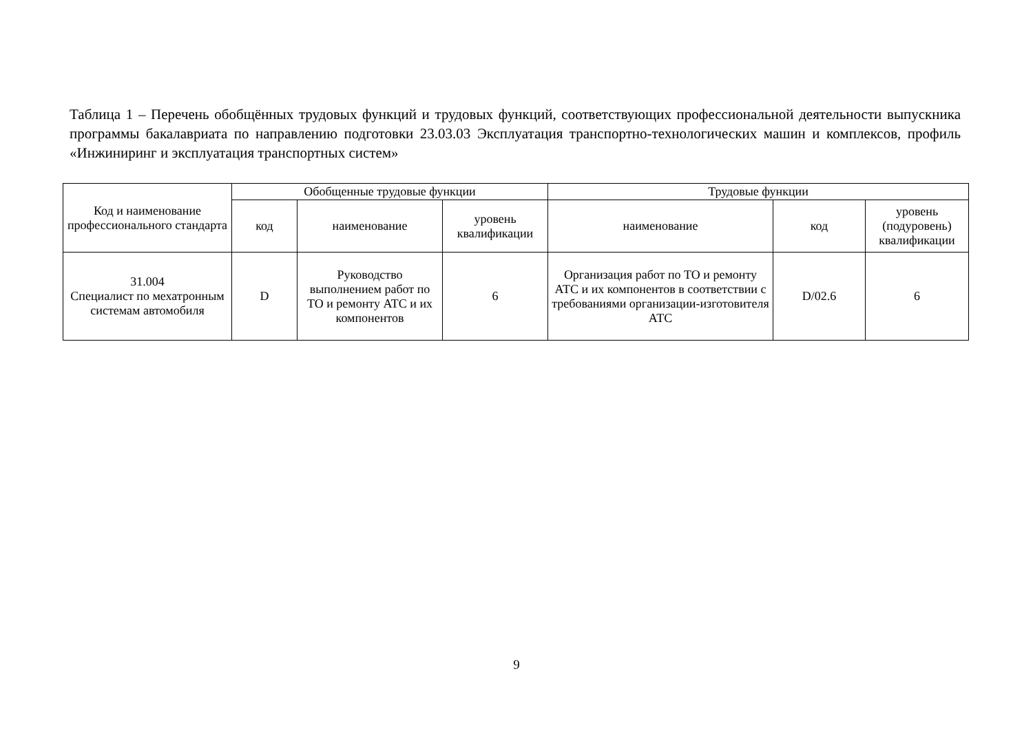Таблица 1 – Перечень обобщённых трудовых функций и трудовых функций, соответствующих профессиональной деятельности выпускника программы бакалавриата по направлению подготовки 23.03.03 Эксплуатация транспортно-технологических машин и комплексов, профиль «Инжиниринг и эксплуатация транспортных систем»
| Код и наименование профессионального стандарта | Обобщенные трудовые функции | | | Трудовые функции | | |
| --- | --- | --- | --- | --- | --- | --- |
| | код | наименование | уровень квалификации | наименование | код | уровень (подуровень) квалификации |
| 31.004 Специалист по мехатронным системам автомобиля | D | Руководство выполнением работ по ТО и ремонту АТС и их компонентов | 6 | Организация работ по ТО и ремонту АТС и их компонентов в соответствии с требованиями организации-изготовителя АТС | D/02.6 | 6 |
9